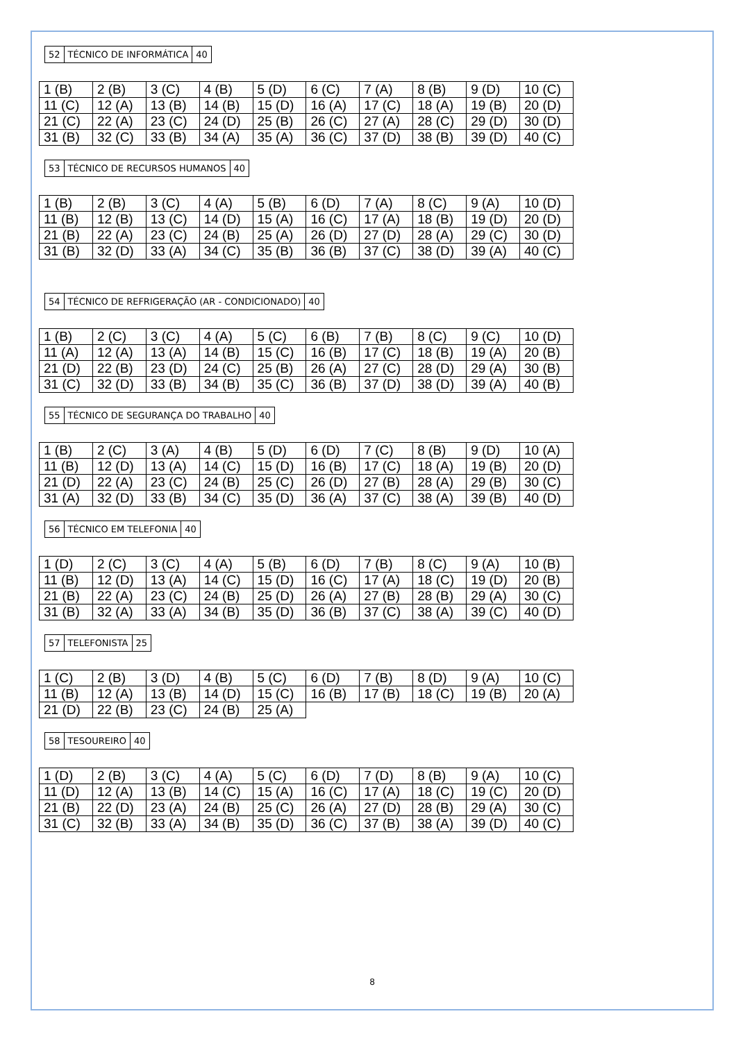| 52 | TÉCNICO DE INFORMÁTICA | 40 |
| 1 (B) | 2 (B) | 3 (C) | 4 (B) | 5 (D) | 6 (C) | 7 (A) | 8 (B) | 9 (D) | 10 (C) |
| 11 (C) | 12 (A) | 13 (B) | 14 (B) | 15 (D) | 16 (A) | 17 (C) | 18 (A) | 19 (B) | 20 (D) |
| 21 (C) | 22 (A) | 23 (C) | 24 (D) | 25 (B) | 26 (C) | 27 (A) | 28 (C) | 29 (D) | 30 (D) |
| 31 (B) | 32 (C) | 33 (B) | 34 (A) | 35 (A) | 36 (C) | 37 (D) | 38 (B) | 39 (D) | 40 (C) |
| 53 | TÉCNICO DE RECURSOS HUMANOS | 40 |
| 1 (B) | 2 (B) | 3 (C) | 4 (A) | 5 (B) | 6 (D) | 7 (A) | 8 (C) | 9 (A) | 10 (D) |
| 11 (B) | 12 (B) | 13 (C) | 14 (D) | 15 (A) | 16 (C) | 17 (A) | 18 (B) | 19 (D) | 20 (D) |
| 21 (B) | 22 (A) | 23 (C) | 24 (B) | 25 (A) | 26 (D) | 27 (D) | 28 (A) | 29 (C) | 30 (D) |
| 31 (B) | 32 (D) | 33 (A) | 34 (C) | 35 (B) | 36 (B) | 37 (C) | 38 (D) | 39 (A) | 40 (C) |
| 54 | TÉCNICO DE REFRIGERAÇÃO (AR - CONDICIONADO) | 40 |
| 1 (B) | 2 (C) | 3 (C) | 4 (A) | 5 (C) | 6 (B) | 7 (B) | 8 (C) | 9 (C) | 10 (D) |
| 11 (A) | 12 (A) | 13 (A) | 14 (B) | 15 (C) | 16 (B) | 17 (C) | 18 (B) | 19 (A) | 20 (B) |
| 21 (D) | 22 (B) | 23 (D) | 24 (C) | 25 (B) | 26 (A) | 27 (C) | 28 (D) | 29 (A) | 30 (B) |
| 31 (C) | 32 (D) | 33 (B) | 34 (B) | 35 (C) | 36 (B) | 37 (D) | 38 (D) | 39 (A) | 40 (B) |
| 55 | TÉCNICO DE SEGURANÇA DO TRABALHO | 40 |
| 1 (B) | 2 (C) | 3 (A) | 4 (B) | 5 (D) | 6 (D) | 7 (C) | 8 (B) | 9 (D) | 10 (A) |
| 11 (B) | 12 (D) | 13 (A) | 14 (C) | 15 (D) | 16 (B) | 17 (C) | 18 (A) | 19 (B) | 20 (D) |
| 21 (D) | 22 (A) | 23 (C) | 24 (B) | 25 (C) | 26 (D) | 27 (B) | 28 (A) | 29 (B) | 30 (C) |
| 31 (A) | 32 (D) | 33 (B) | 34 (C) | 35 (D) | 36 (A) | 37 (C) | 38 (A) | 39 (B) | 40 (D) |
| 56 | TÉCNICO EM TELEFONIA | 40 |
| 1 (D) | 2 (C) | 3 (C) | 4 (A) | 5 (B) | 6 (D) | 7 (B) | 8 (C) | 9 (A) | 10 (B) |
| 11 (B) | 12 (D) | 13 (A) | 14 (C) | 15 (D) | 16 (C) | 17 (A) | 18 (C) | 19 (D) | 20 (B) |
| 21 (B) | 22 (A) | 23 (C) | 24 (B) | 25 (D) | 26 (A) | 27 (B) | 28 (B) | 29 (A) | 30 (C) |
| 31 (B) | 32 (A) | 33 (A) | 34 (B) | 35 (D) | 36 (B) | 37 (C) | 38 (A) | 39 (C) | 40 (D) |
| 57 | TELEFONISTA | 25 |
| 1 (C) | 2 (B) | 3 (D) | 4 (B) | 5 (C) | 6 (D) | 7 (B) | 8 (D) | 9 (A) | 10 (C) |
| 11 (B) | 12 (A) | 13 (B) | 14 (D) | 15 (C) | 16 (B) | 17 (B) | 18 (C) | 19 (B) | 20 (A) |
| 21 (D) | 22 (B) | 23 (C) | 24 (B) | 25 (A) | | | | | |
| 58 | TESOUREIRO | 40 |
| 1 (D) | 2 (B) | 3 (C) | 4 (A) | 5 (C) | 6 (D) | 7 (D) | 8 (B) | 9 (A) | 10 (C) |
| 11 (D) | 12 (A) | 13 (B) | 14 (C) | 15 (A) | 16 (C) | 17 (A) | 18 (C) | 19 (C) | 20 (D) |
| 21 (B) | 22 (D) | 23 (A) | 24 (B) | 25 (C) | 26 (A) | 27 (D) | 28 (B) | 29 (A) | 30 (C) |
| 31 (C) | 32 (B) | 33 (A) | 34 (B) | 35 (D) | 36 (C) | 37 (B) | 38 (A) | 39 (D) | 40 (C) |
8